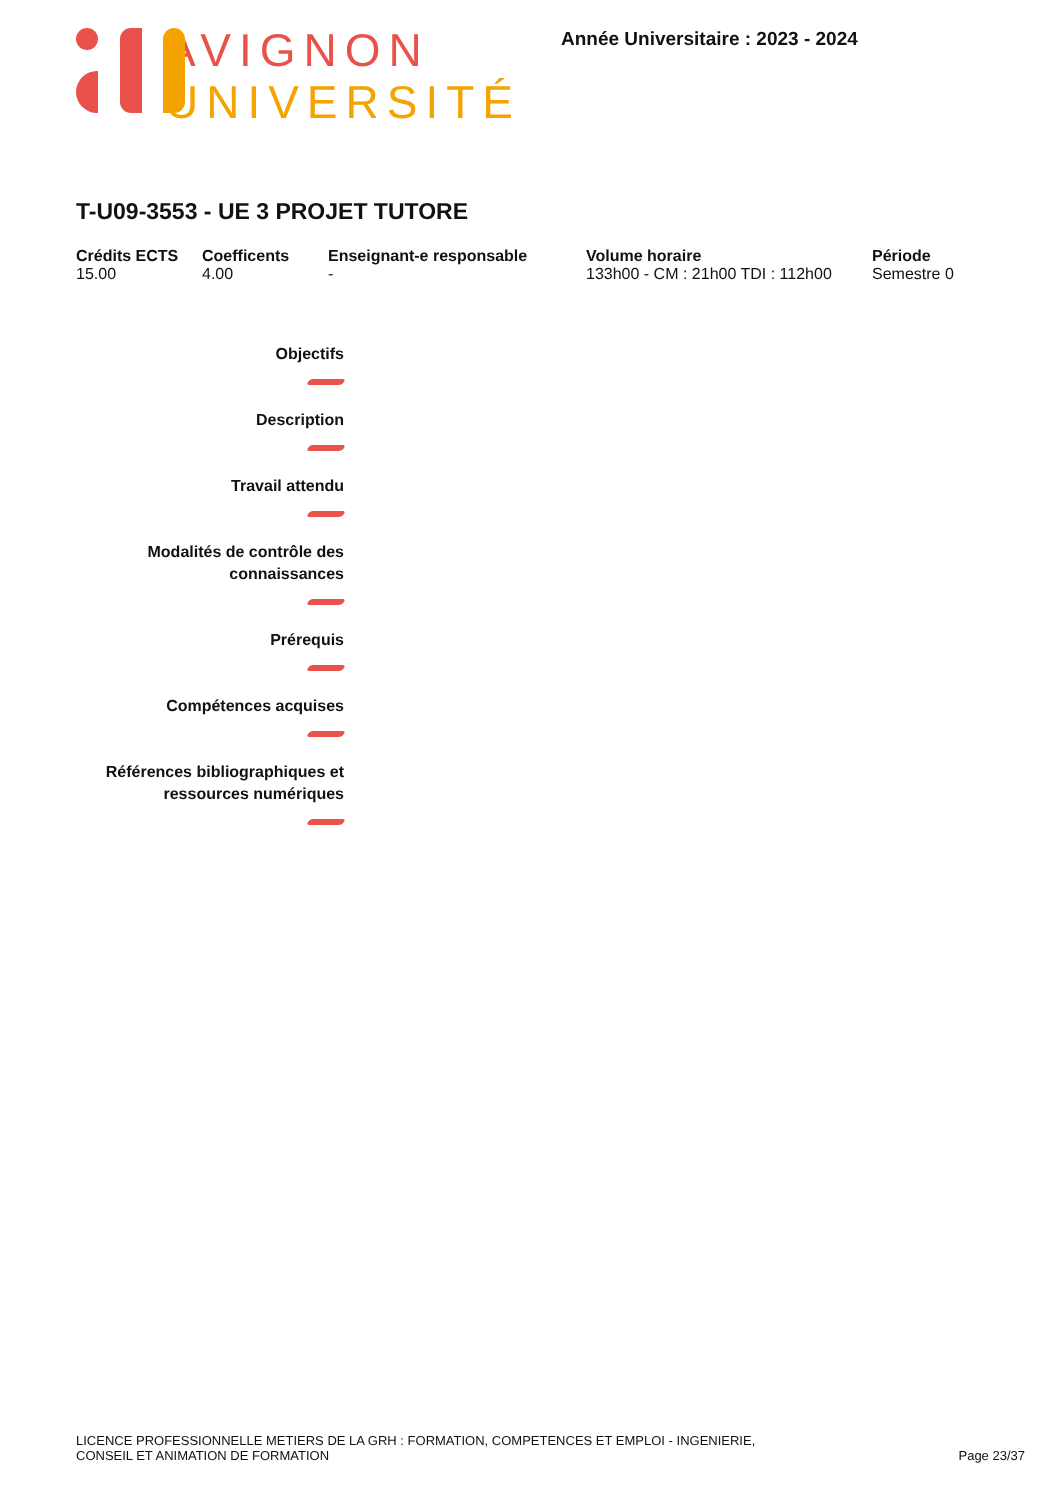AVIGNON
UNIVERSITÉ
Année Universitaire : 2023 - 2024
T-U09-3553 - UE 3 PROJET TUTORE
Crédits ECTS
15.00
Coefficents
4.00
Enseignant-e responsable
-
Volume horaire
133h00 - CM : 21h00 TDI : 112h00
Période
Semestre 0
Objectifs
Description
Travail attendu
Modalités de contrôle des connaissances
Prérequis
Compétences acquises
Références bibliographiques et ressources numériques
LICENCE PROFESSIONNELLE METIERS DE LA GRH : FORMATION, COMPETENCES ET EMPLOI - INGENIERIE,
CONSEIL ET ANIMATION DE FORMATION
Page 23/37